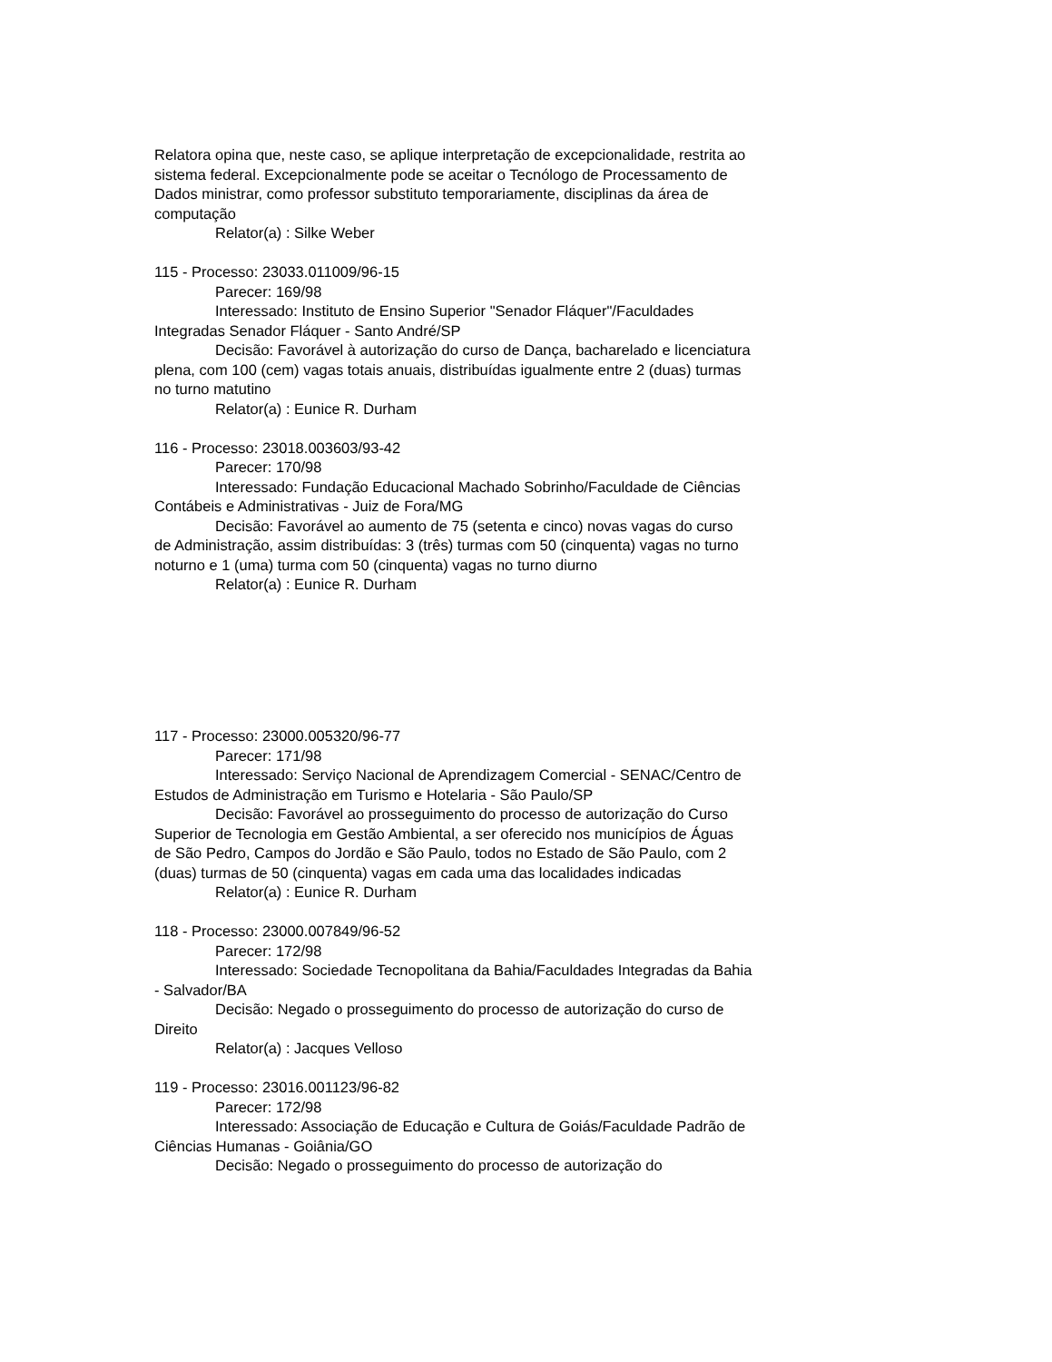Relatora opina que, neste caso, se aplique interpretação de excepcionalidade, restrita ao sistema federal. Excepcionalmente pode se aceitar o Tecnólogo de Processamento de Dados ministrar, como professor substituto temporariamente, disciplinas da área de computação
Relator(a) : Silke Weber
115 - Processo: 23033.011009/96-15
Parecer: 169/98
Interessado: Instituto de Ensino Superior "Senador Fláquer"/Faculdades Integradas Senador Fláquer - Santo André/SP
Decisão: Favorável à autorização do curso de Dança, bacharelado e licenciatura plena, com 100 (cem) vagas totais anuais, distribuídas igualmente entre 2 (duas) turmas no turno matutino
Relator(a) : Eunice R. Durham
116 - Processo: 23018.003603/93-42
Parecer: 170/98
Interessado: Fundação Educacional Machado Sobrinho/Faculdade de Ciências Contábeis e Administrativas - Juiz de Fora/MG
Decisão: Favorável ao aumento de 75 (setenta e cinco) novas vagas do curso de Administração, assim distribuídas: 3 (três) turmas com 50 (cinquenta) vagas no turno noturno e 1 (uma) turma com 50 (cinquenta) vagas no turno diurno
Relator(a) : Eunice R. Durham
117 - Processo: 23000.005320/96-77
Parecer: 171/98
Interessado: Serviço Nacional de Aprendizagem Comercial - SENAC/Centro de Estudos de Administração em Turismo e Hotelaria - São Paulo/SP
Decisão: Favorável ao prosseguimento do processo de autorização do Curso Superior de Tecnologia em Gestão Ambiental, a ser oferecido nos municípios de Águas de São Pedro, Campos do Jordão e São Paulo, todos no Estado de São Paulo, com 2 (duas) turmas de 50 (cinquenta) vagas em cada uma das localidades indicadas
Relator(a) : Eunice R. Durham
118 - Processo: 23000.007849/96-52
Parecer: 172/98
Interessado: Sociedade Tecnopolitana da Bahia/Faculdades Integradas da Bahia - Salvador/BA
Decisão: Negado o prosseguimento do processo de autorização do curso de Direito
Relator(a) : Jacques Velloso
119 - Processo: 23016.001123/96-82
Parecer: 172/98
Interessado: Associação de Educação e Cultura de Goiás/Faculdade Padrão de Ciências Humanas - Goiânia/GO
Decisão: Negado o prosseguimento do processo de autorização do